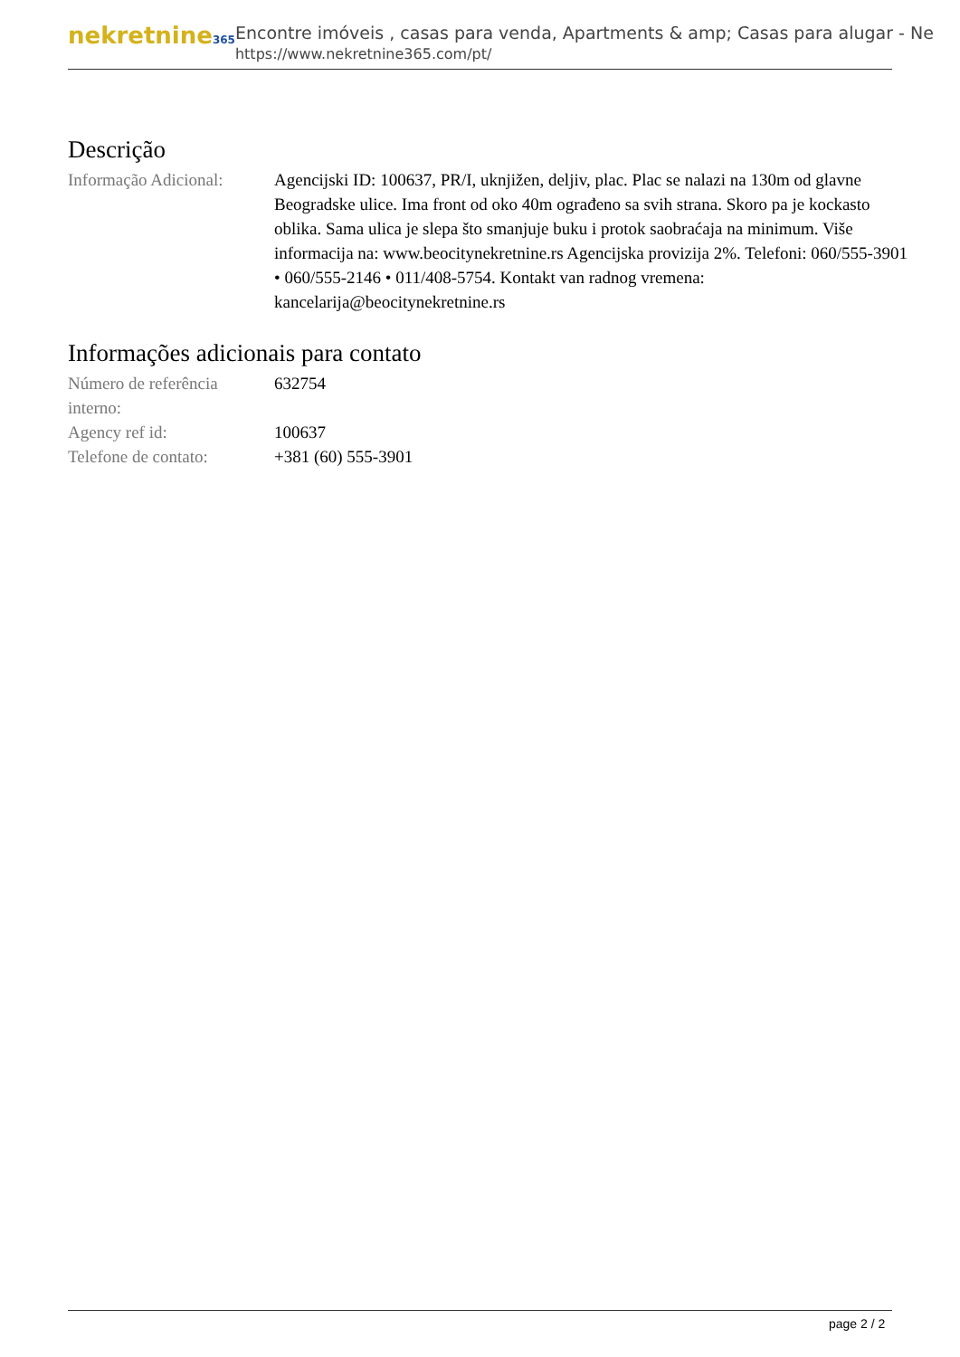nekretnine365
Encontre imóveis , casas para venda, Apartments & amp; Casas para alugar - Ne
https://www.nekretnine365.com/pt/
Descrição
| Informação Adicional: | Agencijski ID: 100637, PR/I, uknjižen, deljiv, plac. Plac se nalazi na 130m od glavne Beogradske ulice. Ima front od oko 40m ograđeno sa svih strana. Skoro pa je kockasto oblika. Sama ulica je slepa što smanjuje buku i protok saobraćaja na minimum. Više informacija na: www.beocitynekretnine.rs Agencijska provizija 2%. Telefoni: 060/555-3901 • 060/555-2146 • 011/408-5754. Kontakt van radnog vremena: kancelarija@beocitynekretnine.rs |
Informações adicionais para contato
| Número de referência interno: | 632754 |
| Agency ref id: | 100637 |
| Telefone de contato: | +381 (60) 555-3901 |
page 2 / 2